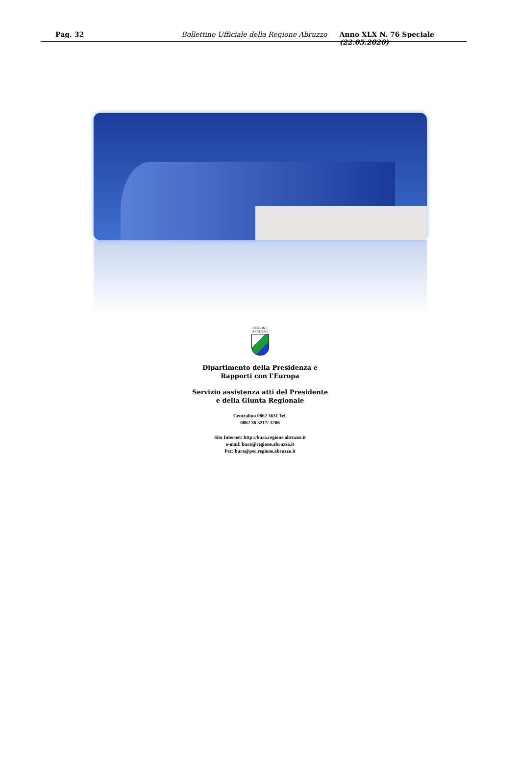Pag. 32 Bollettino Ufficiale della Regione Abruzzo Anno XLX N. 76 Speciale (22.05.2020)
REGIONE
ABRUZZO
Dipartimento della Presidenza e
Rapporti con l'Europa
Servizio assistenza atti del Presidente
e della Giunta Regionale
Centralino 0862 3631 Tel.
0862 36 3217/ 3206
Sito Internet: http://bura.regione.abruzzo.it
e-mail: bura@regione.abruzzo.it
Pec: bura@pec.regione.abruzzo.it